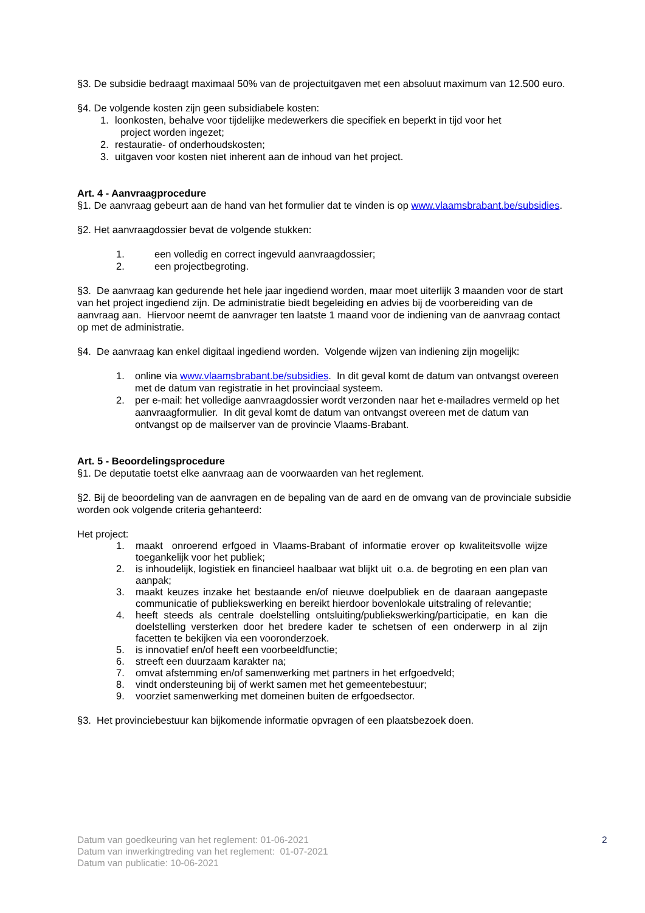§3. De subsidie bedraagt maximaal 50% van de projectuitgaven met een absoluut maximum van 12.500 euro.
§4. De volgende kosten zijn geen subsidiabele kosten:
1. loonkosten, behalve voor tijdelijke medewerkers die specifiek en beperkt in tijd voor het
project worden ingezet;
2. restauratie- of onderhoudskosten;
3. uitgaven voor kosten niet inherent aan de inhoud van het project.
Art. 4 - Aanvraagprocedure
§1. De aanvraag gebeurt aan de hand van het formulier dat te vinden is op www.vlaamsbrabant.be/subsidies.
§2. Het aanvraagdossier bevat de volgende stukken:
1. een volledig en correct ingevuld aanvraagdossier;
2. een projectbegroting.
§3. De aanvraag kan gedurende het hele jaar ingediend worden, maar moet uiterlijk 3 maanden voor de start van het project ingediend zijn. De administratie biedt begeleiding en advies bij de voorbereiding van de aanvraag aan. Hiervoor neemt de aanvrager ten laatste 1 maand voor de indiening van de aanvraag contact op met de administratie.
§4. De aanvraag kan enkel digitaal ingediend worden. Volgende wijzen van indiening zijn mogelijk:
1. online via www.vlaamsbrabant.be/subsidies. In dit geval komt de datum van ontvangst overeen met de datum van registratie in het provinciaal systeem.
2. per e-mail: het volledige aanvraagdossier wordt verzonden naar het e-mailadres vermeld op het aanvraagformulier. In dit geval komt de datum van ontvangst overeen met de datum van ontvangst op de mailserver van de provincie Vlaams-Brabant.
Art. 5 - Beoordelingsprocedure
§1. De deputatie toetst elke aanvraag aan de voorwaarden van het reglement.
§2. Bij de beoordeling van de aanvragen en de bepaling van de aard en de omvang van de provinciale subsidie worden ook volgende criteria gehanteerd:
Het project:
1. maakt onroerend erfgoed in Vlaams-Brabant of informatie erover op kwaliteitsvolle wijze toegankelijk voor het publiek;
2. is inhoudelijk, logistiek en financieel haalbaar wat blijkt uit o.a. de begroting en een plan van aanpak;
3. maakt keuzes inzake het bestaande en/of nieuwe doelpubliek en de daaraan aangepaste communicatie of publiekswerking en bereikt hierdoor bovenlokale uitstraling of relevantie;
4. heeft steeds als centrale doelstelling ontsluiting/publiekswerking/participatie, en kan die doelstelling versterken door het bredere kader te schetsen of een onderwerp in al zijn facetten te bekijken via een vooronderzoek.
5. is innovatief en/of heeft een voorbeeldfunctie;
6. streeft een duurzaam karakter na;
7. omvat afstemming en/of samenwerking met partners in het erfgoedveld;
8. vindt ondersteuning bij of werkt samen met het gemeentebestuur;
9. voorziet samenwerking met domeinen buiten de erfgoedsector.
§3. Het provinciebestuur kan bijkomende informatie opvragen of een plaatsbezoek doen.
Datum van goedkeuring van het reglement: 01-06-2021
Datum van inwerkingtreding van het reglement: 01-07-2021
Datum van publicatie: 10-06-2021
2